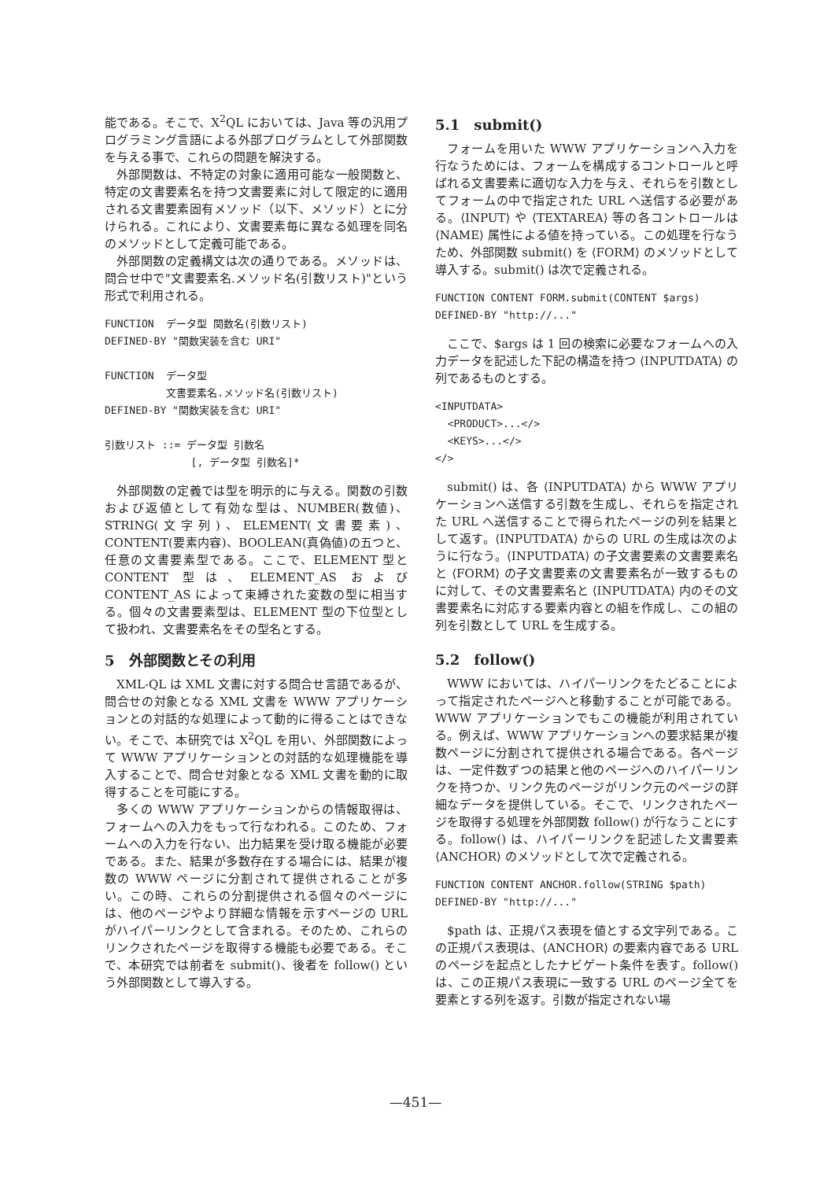能である。そこで、X<sup>2</sup>QL においては、Java 等の汎用プログラミング言語による外部プログラムとして外部関数を与える事で、これらの問題を解決する。
外部関数は、不特定の対象に適用可能な一般関数と、特定の文書要素名を持つ文書要素に対して限定的に適用される文書要素固有メソッド（以下、メソッド）とに分けられる。これにより、文書要素毎に異なる処理を同名のメソッドとして定義可能である。
外部関数の定義構文は次の通りである。メソッドは、問合せ中で"文書要素名.メソッド名(引数リスト)"という形式で利用される。
FUNCTION  データ型 関数名(引数リスト)
DEFINED-BY "関数実装を含む URI"

FUNCTION  データ型
          文書要素名.メソッド名(引数リスト)
DEFINED-BY "関数実装を含む URI"

引数リスト ::= データ型 引数名
              [, データ型 引数名]*
外部関数の定義では型を明示的に与える。関数の引数および返値として有効な型は、NUMBER(数値)、STRING(文字列)、ELEMENT(文書要素)、CONTENT(要素内容)、BOOLEAN(真偽値)の五つと、任意の文書要素型である。ここで、ELEMENT 型と CONTENT 型は、ELEMENT_AS および CONTENT_AS によって束縛された変数の型に相当する。個々の文書要素型は、ELEMENT 型の下位型として扱われ、文書要素名をその型名とする。
5　外部関数とその利用
XML-QL は XML 文書に対する問合せ言語であるが、問合せの対象となる XML 文書を WWW アプリケーションとの対話的な処理によって動的に得ることはできない。そこで、本研究では X<sup>2</sup>QL を用い、外部関数によって WWW アプリケーションとの対話的な処理機能を導入することで、問合せ対象となる XML 文書を動的に取得することを可能にする。
多くの WWW アプリケーションからの情報取得は、フォームへの入力をもって行なわれる。このため、フォームへの入力を行ない、出力結果を受け取る機能が必要である。また、結果が多数存在する場合には、結果が複数の WWW ページに分割されて提供されることが多い。この時、これらの分割提供される個々のページには、他のページやより詳細な情報を示すページの URL がハイパーリンクとして含まれる。そのため、これらのリンクされたページを取得する機能も必要である。そこで、本研究では前者を submit()、後者を follow() という外部関数として導入する。
5.1　submit()
フォームを用いた WWW アプリケーションへ入力を行なうためには、フォームを構成するコントロールと呼ばれる文書要素に適切な入力を与え、それらを引数としてフォームの中で指定された URL へ送信する必要がある。⟨INPUT⟩ や ⟨TEXTAREA⟩ 等の各コントロールは ⟨NAME⟩ 属性による値を持っている。この処理を行なうため、外部関数 submit() を ⟨FORM⟩ のメソッドとして導入する。submit() は次で定義される。
FUNCTION CONTENT FORM.submit(CONTENT $args)
DEFINED-BY "http://..."
ここで、$args は 1 回の検索に必要なフォームへの入力データを記述した下記の構造を持つ ⟨INPUTDATA⟩ の列であるものとする。
<INPUTDATA>
  <PRODUCT>...</>
  <KEYS>...</>
</>
submit() は、各 ⟨INPUTDATA⟩ から WWW アプリケーションへ送信する引数を生成し、それらを指定された URL へ送信することで得られたページの列を結果として返す。⟨INPUTDATA⟩ からの URL の生成は次のように行なう。⟨INPUTDATA⟩ の子文書要素の文書要素名と ⟨FORM⟩ の子文書要素の文書要素名が一致するものに対して、その文書要素名と ⟨INPUTDATA⟩ 内のその文書要素名に対応する要素内容との組を作成し、この組の列を引数として URL を生成する。
5.2　follow()
WWW においては、ハイパーリンクをたどることによって指定されたページへと移動することが可能である。WWW アプリケーションでもこの機能が利用されている。例えば、WWW アプリケーションへの要求結果が複数ページに分割されて提供される場合である。各ページは、一定件数ずつの結果と他のページへのハイパーリンクを持つか、リンク先のページがリンク元のページの詳細なデータを提供している。そこで、リンクされたページを取得する処理を外部関数 follow() が行なうことにする。follow() は、ハイパーリンクを記述した文書要素 ⟨ANCHOR⟩ のメソッドとして次で定義される。
FUNCTION CONTENT ANCHOR.follow(STRING $path)
DEFINED-BY "http://..."
$path は、正規パス表現を値とする文字列である。この正規パス表現は、⟨ANCHOR⟩ の要素内容である URL のページを起点としたナビゲート条件を表す。follow() は、この正規パス表現に一致する URL のページ全てを要素とする列を返す。引数が指定されない場
—451—